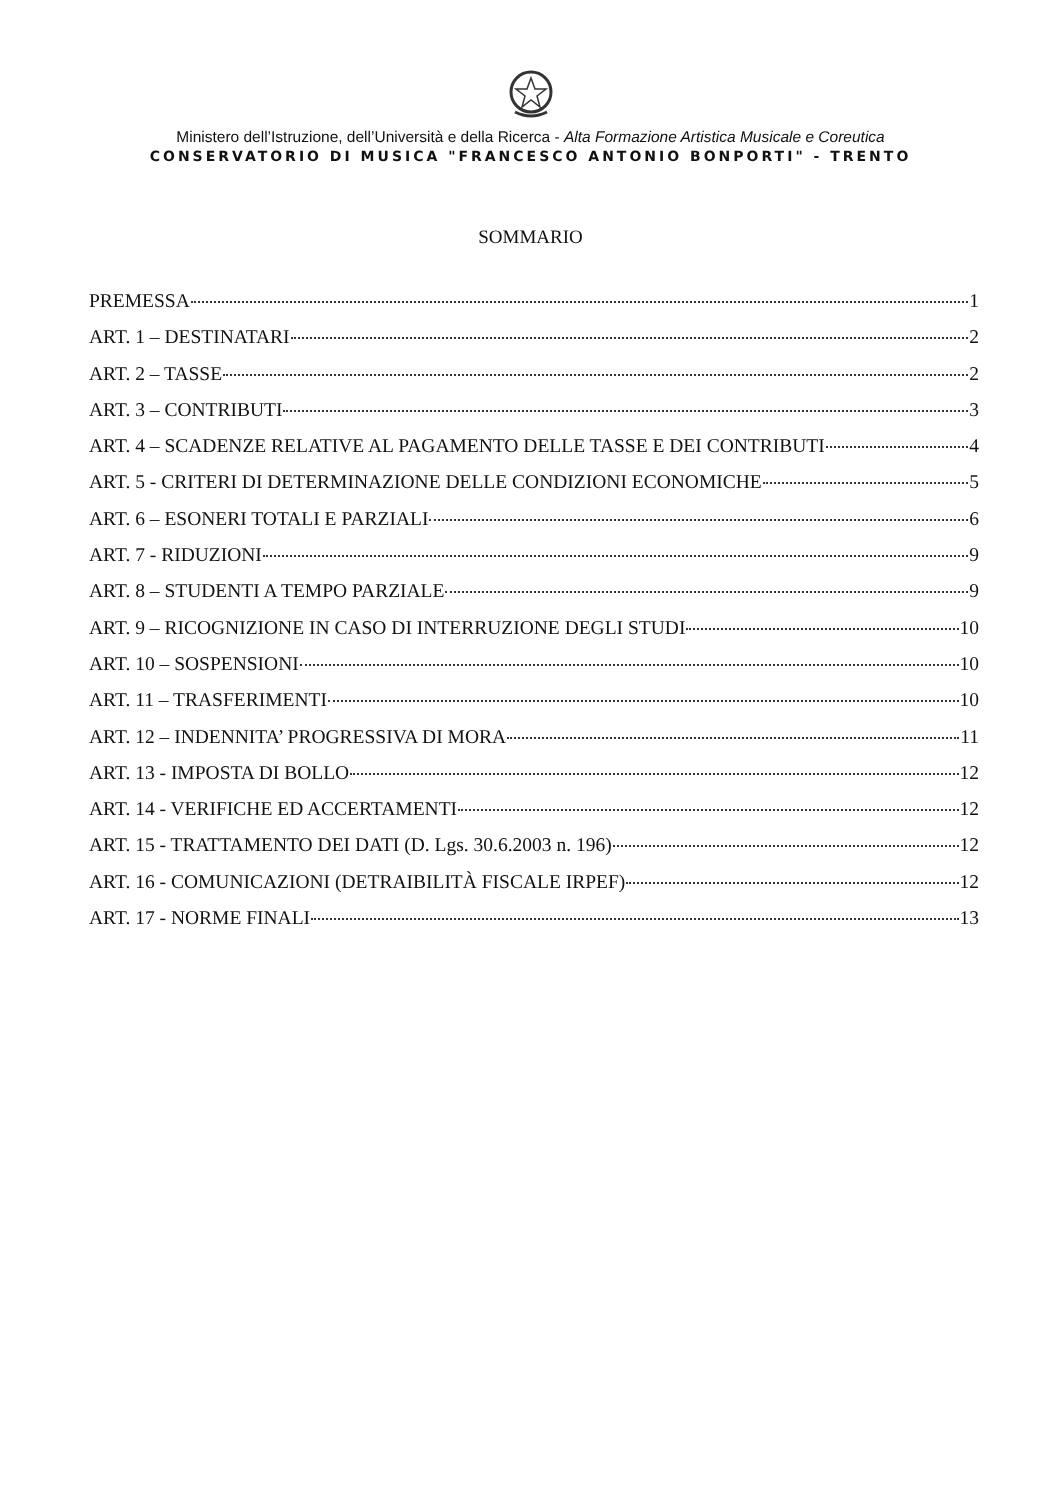Ministero dell’Istruzione, dell’Università e della Ricerca - Alta Formazione Artistica Musicale e Coreutica
CONSERVATORIO DI MUSICA "FRANCESCO ANTONIO BONPORTI" - TRENTO
SOMMARIO
PREMESSA 1
ART. 1 – DESTINATARI 2
ART. 2 – TASSE 2
ART. 3 – CONTRIBUTI 3
ART. 4 – SCADENZE RELATIVE AL PAGAMENTO DELLE TASSE E DEI CONTRIBUTI 4
ART. 5 - CRITERI DI DETERMINAZIONE DELLE CONDIZIONI ECONOMICHE 5
ART. 6 – ESONERI TOTALI E PARZIALI 6
ART. 7 - RIDUZIONI 9
ART. 8 – STUDENTI A TEMPO PARZIALE 9
ART. 9 – RICOGNIZIONE IN CASO DI INTERRUZIONE DEGLI STUDI 10
ART. 10 – SOSPENSIONI 10
ART. 11 – TRASFERIMENTI 10
ART. 12 – INDENNITA’ PROGRESSIVA DI MORA 11
ART. 13 - IMPOSTA DI BOLLO 12
ART. 14 - VERIFICHE ED ACCERTAMENTI 12
ART. 15 - TRATTAMENTO DEI DATI (D. Lgs. 30.6.2003 n. 196) 12
ART. 16 - COMUNICAZIONI (DETRAIBILITÀ FISCALE IRPEF) 12
ART. 17 - NORME FINALI 13